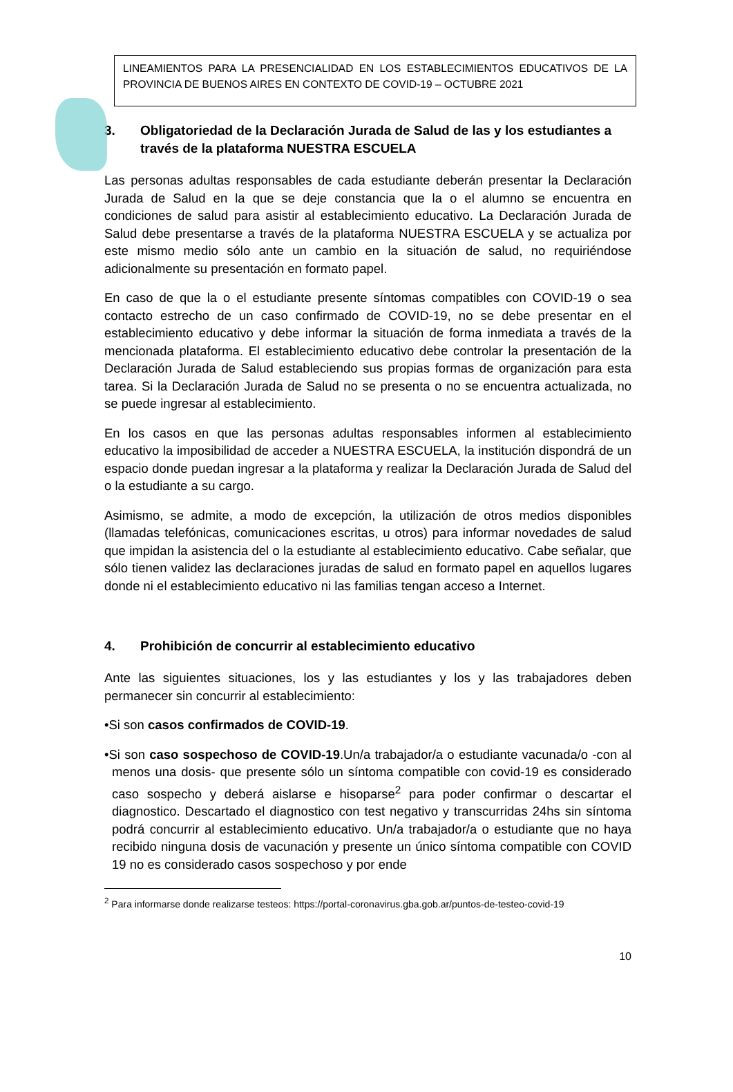LINEAMIENTOS PARA LA PRESENCIALIDAD EN LOS ESTABLECIMIENTOS EDUCATIVOS DE LA PROVINCIA DE BUENOS AIRES EN CONTEXTO DE COVID-19 – OCTUBRE 2021
3. Obligatoriedad de la Declaración Jurada de Salud de las y los estudiantes a través de la plataforma NUESTRA ESCUELA
Las personas adultas responsables de cada estudiante deberán presentar la Declaración Jurada de Salud en la que se deje constancia que la o el alumno se encuentra en condiciones de salud para asistir al establecimiento educativo. La Declaración Jurada de Salud debe presentarse a través de la plataforma NUESTRA ESCUELA y se actualiza por este mismo medio sólo ante un cambio en la situación de salud, no requiriéndose adicionalmente su presentación en formato papel.
En caso de que la o el estudiante presente síntomas compatibles con COVID-19 o sea contacto estrecho de un caso confirmado de COVID-19, no se debe presentar en el establecimiento educativo y debe informar la situación de forma inmediata a través de la mencionada plataforma. El establecimiento educativo debe controlar la presentación de la Declaración Jurada de Salud estableciendo sus propias formas de organización para esta tarea. Si la Declaración Jurada de Salud no se presenta o no se encuentra actualizada, no se puede ingresar al establecimiento.
En los casos en que las personas adultas responsables informen al establecimiento educativo la imposibilidad de acceder a NUESTRA ESCUELA, la institución dispondrá de un espacio donde puedan ingresar a la plataforma y realizar la Declaración Jurada de Salud del o la estudiante a su cargo.
Asimismo, se admite, a modo de excepción, la utilización de otros medios disponibles (llamadas telefónicas, comunicaciones escritas, u otros) para informar novedades de salud que impidan la asistencia del o la estudiante al establecimiento educativo. Cabe señalar, que sólo tienen validez las declaraciones juradas de salud en formato papel en aquellos lugares donde ni el establecimiento educativo ni las familias tengan acceso a Internet.
4. Prohibición de concurrir al establecimiento educativo
Ante las siguientes situaciones, los y las estudiantes y los y las trabajadores deben permanecer sin concurrir al establecimiento:
•Si son casos confirmados de COVID-19.
•Si son caso sospechoso de COVID-19.Un/a trabajador/a o estudiante vacunada/o -con al menos una dosis- que presente sólo un síntoma compatible con covid-19 es considerado caso sospecho y deberá aislarse e hisoparse<sup>2</sup> para poder confirmar o descartar el diagnostico. Descartado el diagnostico con test negativo y transcurridas 24hs sin síntoma podrá concurrir al establecimiento educativo. Un/a trabajador/a o estudiante que no haya recibido ninguna dosis de vacunación y presente un único síntoma compatible con COVID 19 no es considerado casos sospechoso y por ende
<sup>2</sup> Para informarse donde realizarse testeos: https://portal-coronavirus.gba.gob.ar/puntos-de-testeo-covid-19
10